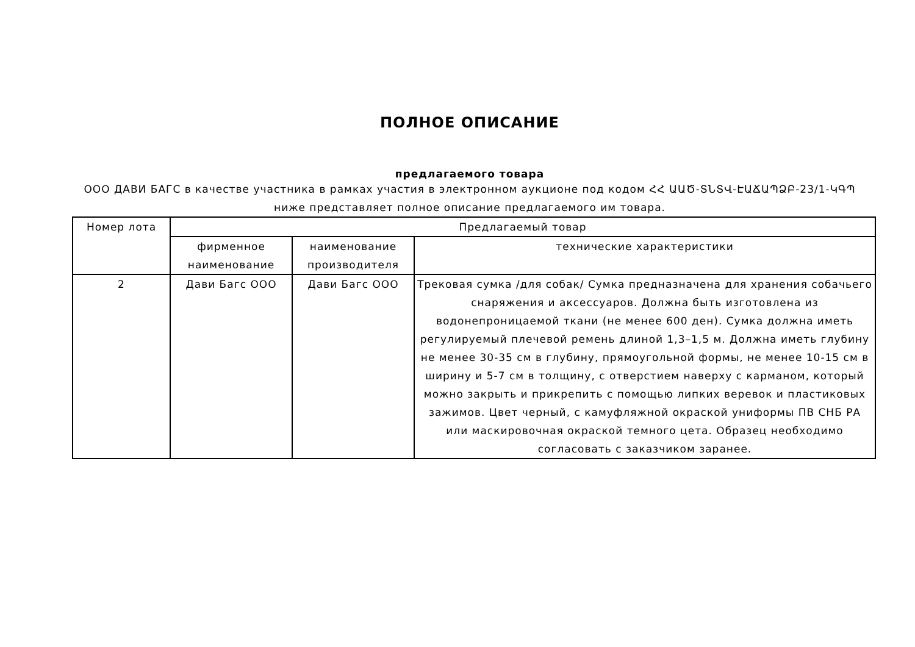ПОЛНОЕ ОПИСАНИЕ
предлагаемого товара
ООО ДАВИ БАГС в качестве участника в рамках участия в электронном аукционе под кодом ՀՀ ԱԱԾ-ՏՆՏՎ-ԷԱՃԱՊՁԲ-23/1-ԿԳՊ ниже представляет полное описание предлагаемого им товара.
| Номер лота | Предлагаемый товар | | |
| --- | --- | --- | --- |
| | фирменное наименование | наименование производителя | технические характеристики |
| 2 | Дави Багс ООО | Дави Багс ООО | Трековая сумка /для собак/ Сумка предназначена для хранения собачьего снаряжения и аксессуаров. Должна быть изготовлена из водонепроницаемой ткани (не менее 600 ден). Сумка должна иметь регулируемый плечевой ремень длиной 1,3–1,5 м. Должна иметь глубину не менее 30-35 см в глубину, прямоугольной формы, не менее 10-15 см в ширину и 5-7 см в толщину, с отверстием наверху с карманом, который можно закрыть и прикрепить с помощью липких веревок и пластиковых зажимов. Цвет черный, с камуфляжной окраской униформы ПВ СНБ РА или маскировочная окраской темного цета. Образец необходимо согласовать с заказчиком заранее. |